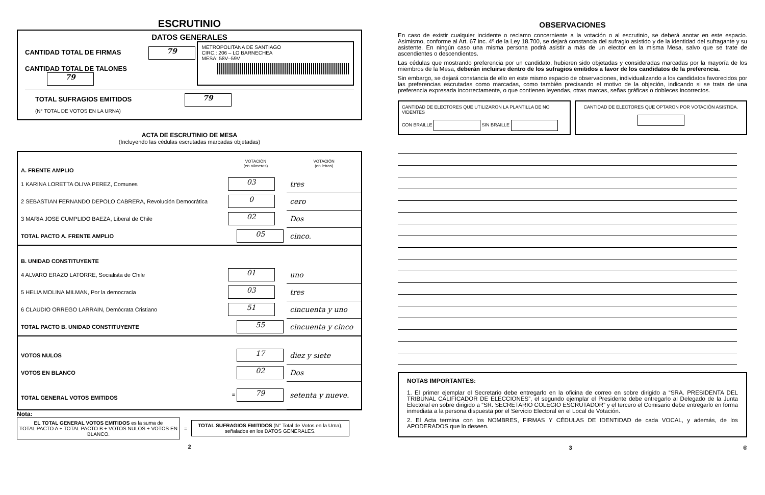ESCRUTINIO
DATOS GENERALES
CANTIDAD TOTAL DE FIRMAS 79
CANTIDAD TOTAL DE TALONES 79
METROPOLITANA DE SANTIAGO
CIRC.: 206 – LO BARNECHEA
MESA: 58V–59V
TOTAL SUFRAGIOS EMITIDOS 79
(N° TOTAL DE VOTOS EN LA URNA)
ACTA DE ESCRUTINIO DE MESA
(Incluyendo las cédulas escrutadas marcadas objetadas)
| A. FRENTE AMPLIO | VOTACIÓN (en números) | VOTACIÓN (en letras) |
| 1 KARINA LORETTA OLIVA PEREZ, Comunes | 03 | tres |
| 2 SEBASTIAN FERNANDO DEPOLO CABRERA, Revolución Democrática | 0 | cero |
| 3 MARIA JOSE CUMPLIDO BAEZA, Liberal de Chile | 02 | Dos |
| TOTAL PACTO A. FRENTE AMPLIO | 05 | cinco. |
| B. UNIDAD CONSTITUYENTE | | |
| 4 ALVARO ERAZO LATORRE, Socialista de Chile | 01 | uno |
| 5 HELIA MOLINA MILMAN, Por la democracia | 03 | tres |
| 6 CLAUDIO ORREGO LARRAIN, Demócrata Cristiano | 51 | cincuenta y uno |
| TOTAL PACTO B. UNIDAD CONSTITUYENTE | 55 | cincuenta y cinco |
| VOTOS NULOS | 17 | diez y siete |
| VOTOS EN BLANCO | 02 | Dos |
| TOTAL GENERAL VOTOS EMITIDOS | = 79 | setenta y nueve. |
Nota:
EL TOTAL GENERAL VOTOS EMITIDOS es la suma de
TOTAL PACTO A + TOTAL PACTO B + VOTOS NULOS + VOTOS EN BLANCO.
=
TOTAL SUFRAGIOS EMITIDOS (N° Total de Votos en la Urna),
señalados en los DATOS GENERALES.
2
OBSERVACIONES
En caso de existir cualquier incidente o reclamo concerniente a la votación o al escrutinio, se deberá anotar en este espacio. Asimismo, conforme al Art. 67 inc. 4º de la Ley 18.700, se dejará constancia del sufragio asistido y de la identidad del sufragante y su asistente. En ningún caso una misma persona podrá asistir a más de un elector en la misma Mesa, salvo que se trate de ascendientes o descendientes.
Las cédulas que mostrando preferencia por un candidato, hubieren sido objetadas y consideradas marcadas por la mayoría de los miembros de la Mesa, deberán incluirse dentro de los sufragios emitidos a favor de los candidatos de la preferencia.
Sin embargo, se dejará constancia de ello en este mismo espacio de observaciones, individualizando a los candidatos favorecidos por las preferencias escrutadas como marcadas, como también precisando el motivo de la objeción, indicando si se trata de una preferencia expresada incorrectamente, o que contienen leyendas, otras marcas, señas gráficas o dobleces incorrectos.
CANTIDAD DE ELECTORES QUE UTILIZARON LA PLANTILLA DE NO VIDENTES
CON BRAILLE SIN BRAILLE
CANTIDAD DE ELECTORES QUE OPTARON POR VOTACIÓN ASISTIDA.
NOTAS IMPORTANTES:
1. El primer ejemplar el Secretario debe entregarlo en la oficina de correo en sobre dirigido a “SRA. PRESIDENTA DEL TRIBUNAL CALIFICADOR DE ELECCIONES”, el segundo ejemplar el Presidente debe entregarlo al Delegado de la Junta Electoral en sobre dirigido a “SR. SECRETARIO COLEGIO ESCRUTADOR” y el tercero el Comisario debe entregarlo en forma inmediata a la persona dispuesta por el Servicio Electoral en el Local de Votación.
2. El Acta termina con los NOMBRES, FIRMAS Y CÉDULAS DE IDENTIDAD de cada VOCAL, y además, de los APODERADOS que lo deseen.
3 ®